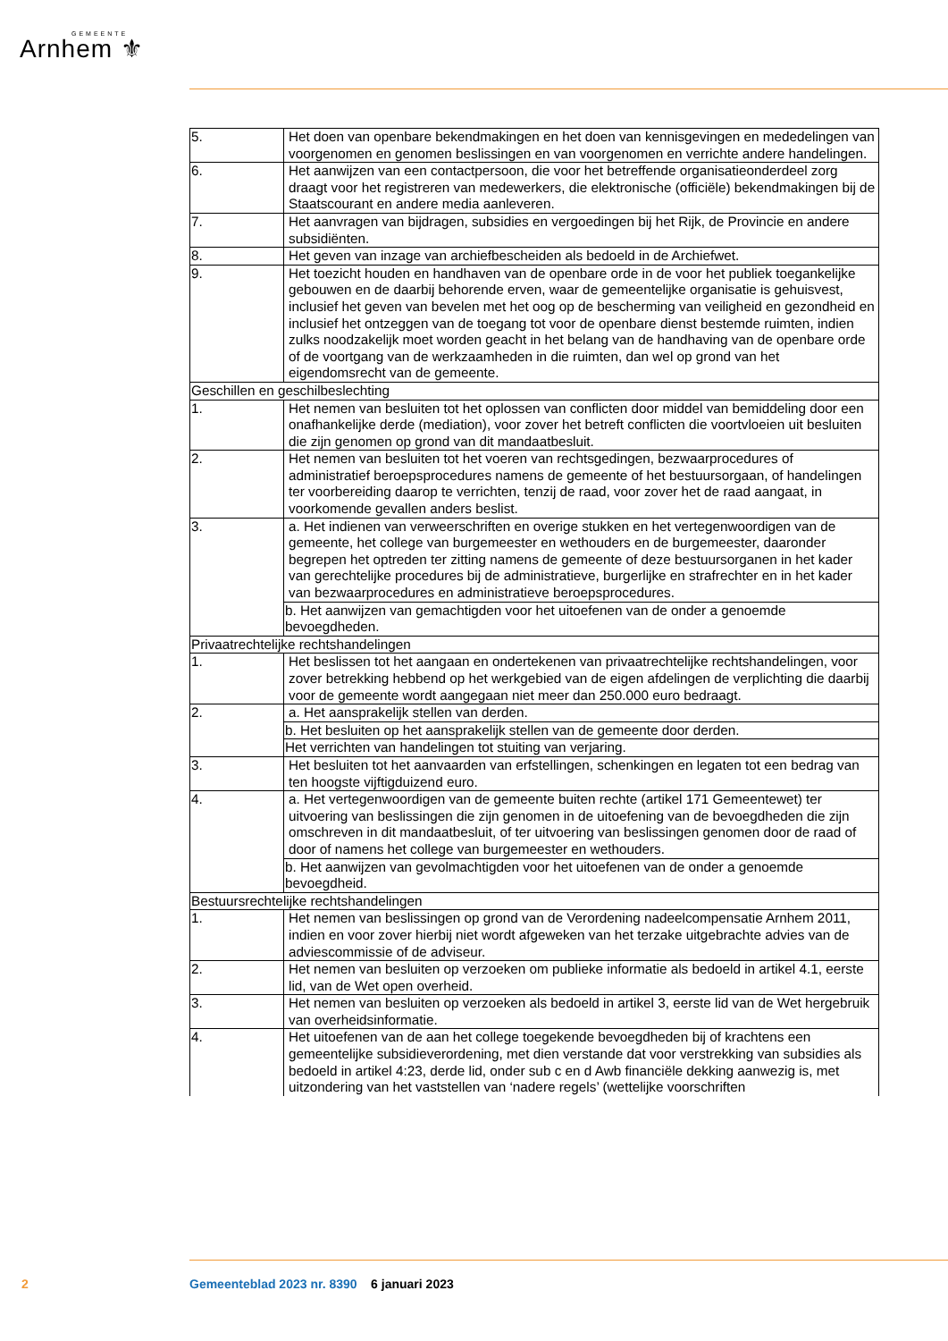GEMEENTE
Arnhem ⚜
| 5. | Het doen van openbare bekendmakingen en het doen van kennisgevingen en mededelingen van voorgenomen en genomen beslissingen en van voorgenomen en verrichte andere handelingen. |
| 6. | Het aanwijzen van een contactpersoon, die voor het betreffende organisatieonderdeel zorg draagt voor het registreren van medewerkers, die elektronische (officiële) bekendmakingen bij de Staatscourant en andere media aanleveren. |
| 7. | Het aanvragen van bijdragen, subsidies en vergoedingen bij het Rijk, de Provincie en andere subsidiënten. |
| 8. | Het geven van inzage van archiefbescheiden als bedoeld in de Archiefwet. |
| 9. | Het toezicht houden en handhaven van de openbare orde in de voor het publiek toegankelijke gebouwen en de daarbij behorende erven, waar de gemeentelijke organisatie is gehuisvest, inclusief het geven van bevelen met het oog op de bescherming van veiligheid en gezondheid en inclusief het ontzeggen van de toegang tot voor de openbare dienst bestemde ruimten, indien zulks noodzakelijk moet worden geacht in het belang van de handhaving van de openbare orde of de voortgang van de werkzaamheden in die ruimten, dan wel op grond van het eigendomsrecht van de gemeente. |
| Geschillen en geschilbeslechting | |
| 1. | Het nemen van besluiten tot het oplossen van conflicten door middel van bemiddeling door een onafhankelijke derde (mediation), voor zover het betreft conflicten die voortvloeien uit besluiten die zijn genomen op grond van dit mandaatbesluit. |
| 2. | Het nemen van besluiten tot het voeren van rechtsgedingen, bezwaarprocedures of administratief beroepsprocedures namens de gemeente of het bestuursorgaan, of handelingen ter voorbereiding daarop te verrichten, tenzij de raad, voor zover het de raad aangaat, in voorkomende gevallen anders beslist. |
| 3. | a. Het indienen van verweerschriften en overige stukken en het vertegenwoordigen van de gemeente, het college van burgemeester en wethouders en de burgemeester, daaronder begrepen het optreden ter zitting namens de gemeente of deze bestuursorganen in het kader van gerechtelijke procedures bij de administratieve, burgerlijke en strafrechter en in het kader van bezwaarprocedures en administratieve beroepsprocedures. |
| | b. Het aanwijzen van gemachtigden voor het uitoefenen van de onder a genoemde bevoegdheden. |
| Privaatrechtelijke rechtshandelingen | |
| 1. | Het beslissen tot het aangaan en ondertekenen van privaatrechtelijke rechtshandelingen, voor zover betrekking hebbend op het werkgebied van de eigen afdelingen de verplichting die daarbij voor de gemeente wordt aangegaan niet meer dan 250.000 euro bedraagt. |
| 2. | a. Het aansprakelijk stellen van derden. |
| | b. Het besluiten op het aansprakelijk stellen van de gemeente door derden. |
| | Het verrichten van handelingen tot stuiting van verjaring. |
| 3. | Het besluiten tot het aanvaarden van erfstellingen, schenkingen en legaten tot een bedrag van ten hoogste vijftigduizend euro. |
| 4. | a. Het vertegenwoordigen van de gemeente buiten rechte (artikel 171 Gemeentewet) ter uitvoering van beslissingen die zijn genomen in de uitoefening van de bevoegdheden die zijn omschreven in dit mandaatbesluit, of ter uitvoering van beslissingen genomen door de raad of door of namens het college van burgemeester en wethouders. |
| | b. Het aanwijzen van gevolmachtigden voor het uitoefenen van de onder a genoemde bevoegdheid. |
| Bestuursrechtelijke rechtshandelingen | |
| 1. | Het nemen van beslissingen op grond van de Verordening nadeelcompensatie Arnhem 2011, indien en voor zover hierbij niet wordt afgeweken van het terzake uitgebrachte advies van de adviescommissie of de adviseur. |
| 2. | Het nemen van besluiten op verzoeken om publieke informatie als bedoeld in artikel 4.1, eerste lid, van de Wet open overheid. |
| 3. | Het nemen van besluiten op verzoeken als bedoeld in artikel 3, eerste lid van de Wet hergebruik van overheidsinformatie. |
| 4. | Het uitoefenen van de aan het college toegekende bevoegdheden bij of krachtens een gemeentelijke subsidieverordening, met dien verstande dat voor verstrekking van subsidies als bedoeld in artikel 4:23, derde lid, onder sub c en d Awb financiële dekking aanwezig is, met uitzondering van het vaststellen van ‘nadere regels’ (wettelijke voorschriften |
2
Gemeenteblad 2023 nr. 8390 6 januari 2023